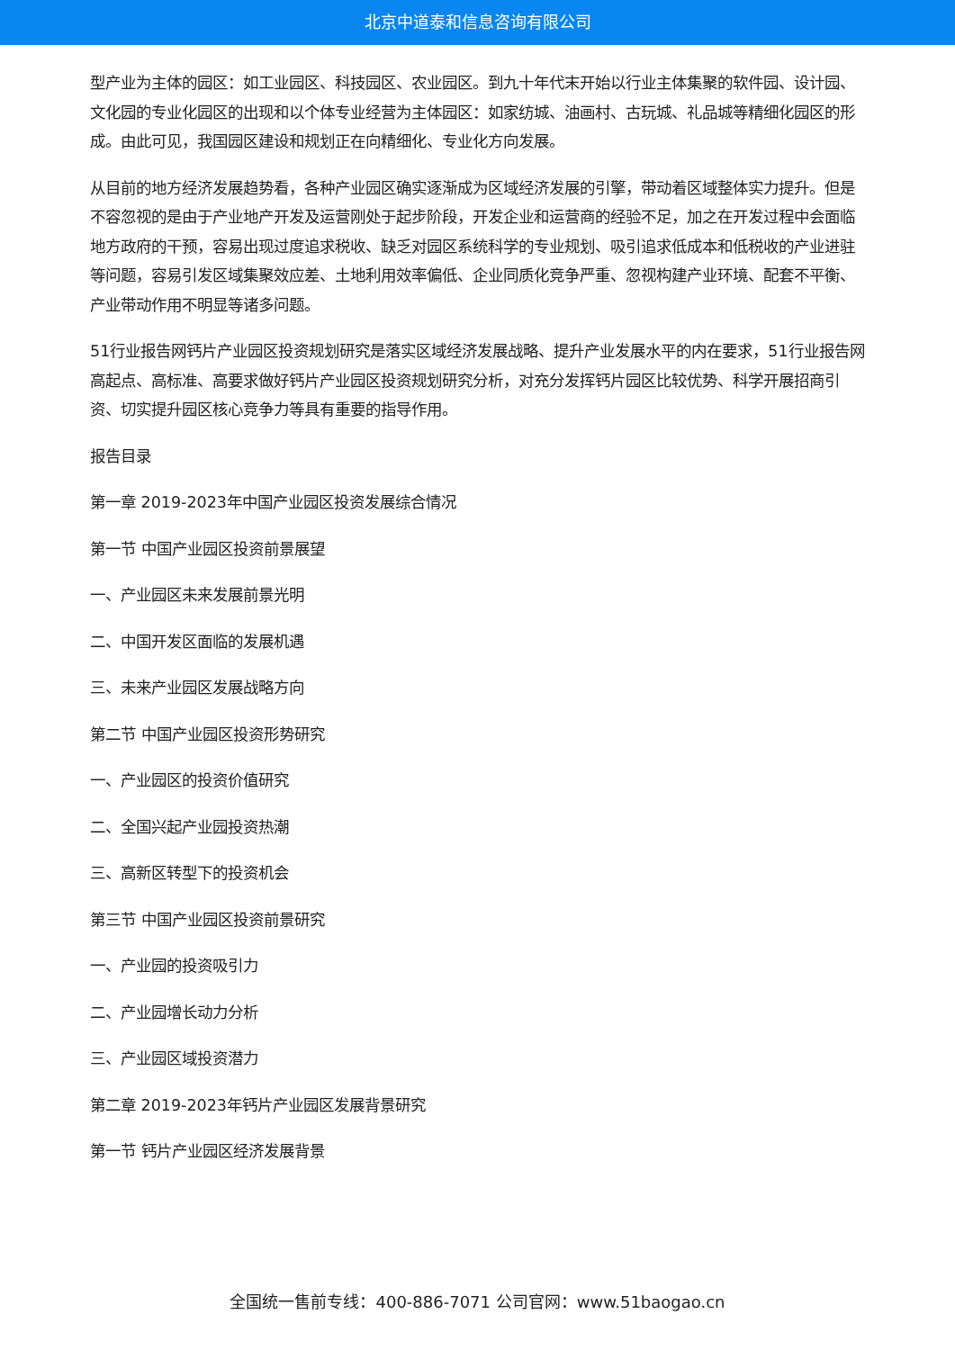北京中道泰和信息咨询有限公司
型产业为主体的园区：如工业园区、科技园区、农业园区。到九十年代末开始以行业主体集聚的软件园、设计园、文化园的专业化园区的出现和以个体专业经营为主体园区：如家纺城、油画村、古玩城、礼品城等精细化园区的形成。由此可见，我国园区建设和规划正在向精细化、专业化方向发展。
从目前的地方经济发展趋势看，各种产业园区确实逐渐成为区域经济发展的引擎，带动着区域整体实力提升。但是不容忽视的是由于产业地产开发及运营刚处于起步阶段，开发企业和运营商的经验不足，加之在开发过程中会面临地方政府的干预，容易出现过度追求税收、缺乏对园区系统科学的专业规划、吸引追求低成本和低税收的产业进驻等问题，容易引发区域集聚效应差、土地利用效率偏低、企业同质化竞争严重、忽视构建产业环境、配套不平衡、产业带动作用不明显等诸多问题。
51行业报告网钙片产业园区投资规划研究是落实区域经济发展战略、提升产业发展水平的内在要求，51行业报告网高起点、高标准、高要求做好钙片产业园区投资规划研究分析，对充分发挥钙片园区比较优势、科学开展招商引资、切实提升园区核心竞争力等具有重要的指导作用。
报告目录
第一章 2019-2023年中国产业园区投资发展综合情况
第一节 中国产业园区投资前景展望
一、产业园区未来发展前景光明
二、中国开发区面临的发展机遇
三、未来产业园区发展战略方向
第二节 中国产业园区投资形势研究
一、产业园区的投资价值研究
二、全国兴起产业园投资热潮
三、高新区转型下的投资机会
第三节 中国产业园区投资前景研究
一、产业园的投资吸引力
二、产业园增长动力分析
三、产业园区域投资潜力
第二章 2019-2023年钙片产业园区发展背景研究
第一节 钙片产业园区经济发展背景
全国统一售前专线：400-886-7071 公司官网：www.51baogao.cn